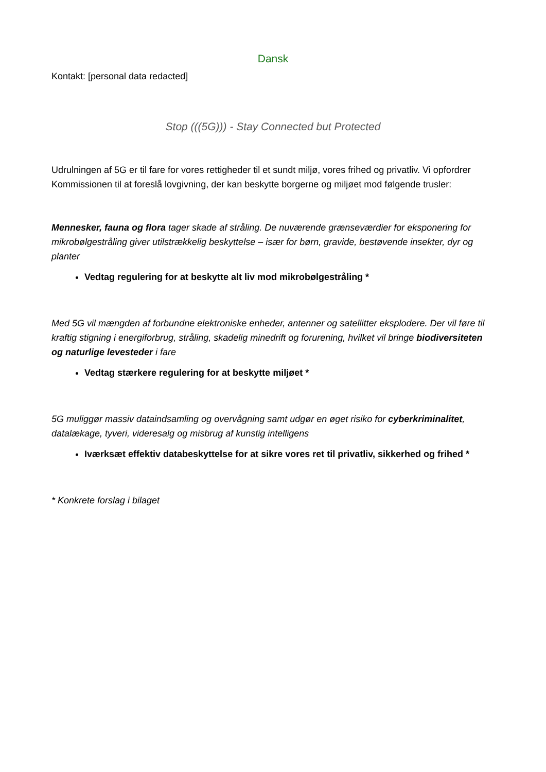Dansk
Kontakt: [personal data redacted]
Stop (((5G))) - Stay Connected but Protected
Udrulningen af 5G er til fare for vores rettigheder til et sundt miljø, vores frihed og privatliv. Vi opfordrer Kommissionen til at foreslå lovgivning, der kan beskytte borgerne og miljøet mod følgende trusler:
Mennesker, fauna og flora tager skade af stråling. De nuværende grænseværdier for eksponering for mikrobølgestråling giver utilstrækkelig beskyttelse – især for børn, gravide, bestøvende insekter, dyr og planter
Vedtag regulering for at beskytte alt liv mod mikrobølgestråling *
Med 5G vil mængden af forbundne elektroniske enheder, antenner og satellitter eksplodere. Der vil føre til kraftig stigning i energiforbrug, stråling, skadelig minedrift og forurening, hvilket vil bringe biodiversiteten og naturlige levesteder i fare
Vedtag stærkere regulering for at beskytte miljøet *
5G muliggør massiv dataindsamling og overvågning samt udgør en øget risiko for cyberkriminalitet, datalækage, tyveri, videresalg og misbrug af kunstig intelligens
Iværksæt effektiv databeskyttelse for at sikre vores ret til privatliv, sikkerhed og frihed *
* Konkrete forslag i bilaget